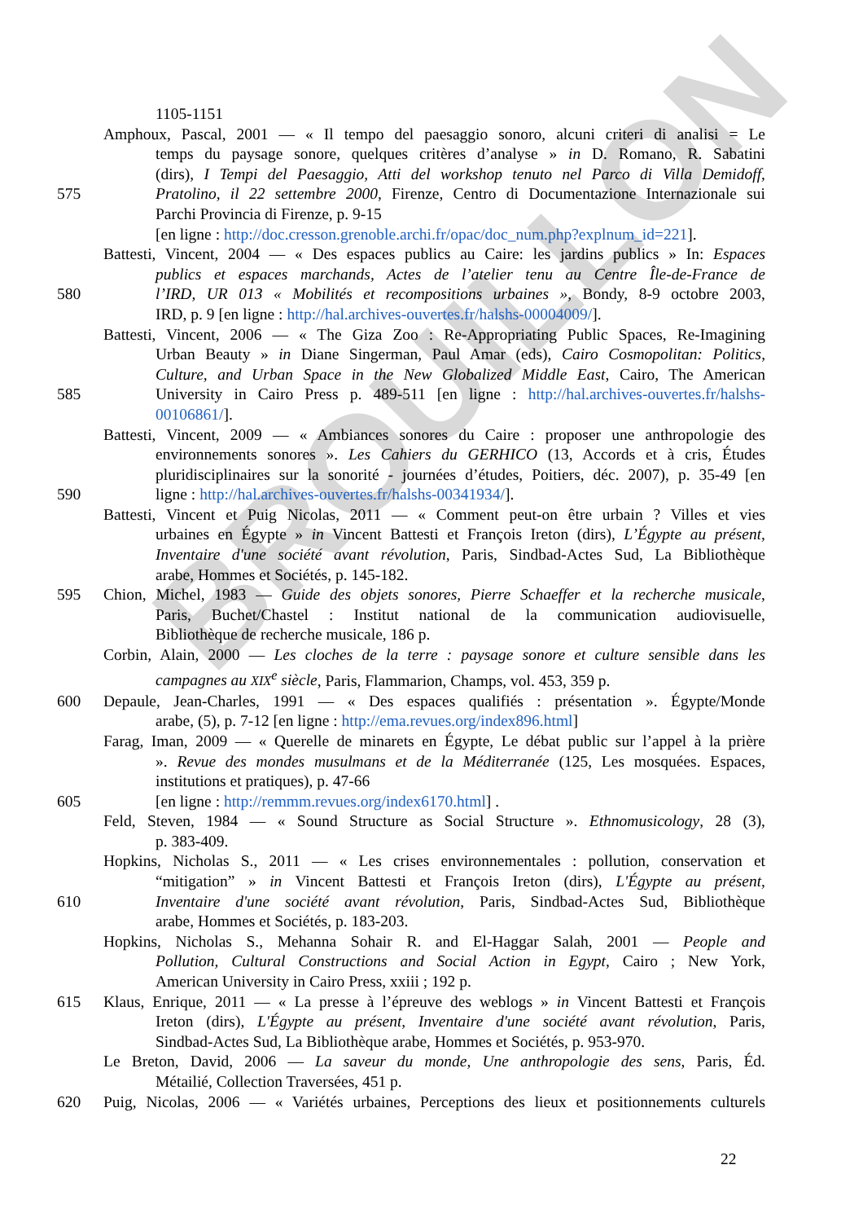BROUILLON
1105-1151
Amphoux, Pascal, 2001 — « Il tempo del paesaggio sonoro, alcuni criteri di analisi = Le
temps du paysage sonore, quelques critères d’analyse » in D. Romano, R. Sabatini
(dirs), I Tempi del Paesaggio, Atti del workshop tenuto nel Parco di Villa Demidoff,
575 Pratolino, il 22 settembre 2000, Firenze, Centro di Documentazione Internazionale sui
Parchi Provincia di Firenze, p. 9-15
[en ligne : http://doc.cresson.grenoble.archi.fr/opac/doc_num.php?explnum_id=221].
Battesti, Vincent, 2004 — « Des espaces publics au Caire: les jardins publics » In: Espaces
publics et espaces marchands, Actes de l’atelier tenu au Centre Île-de-France de
580 l’IRD, UR 013 « Mobilités et recompositions urbaines », Bondy, 8-9 octobre 2003,
IRD, p. 9 [en ligne : http://hal.archives-ouvertes.fr/halshs-00004009/].
Battesti, Vincent, 2006 — « The Giza Zoo : Re-Appropriating Public Spaces, Re-Imagining
Urban Beauty » in Diane Singerman, Paul Amar (eds), Cairo Cosmopolitan: Politics,
Culture, and Urban Space in the New Globalized Middle East, Cairo, The American
585 University in Cairo Press p. 489-511 [en ligne : http://hal.archives-ouvertes.fr/halshs-
00106861/].
Battesti, Vincent, 2009 — « Ambiances sonores du Caire : proposer une anthropologie des
environnements sonores ». Les Cahiers du GERHICO (13, Accords et à cris, Études
pluridisciplinaires sur la sonorité - journées d’études, Poitiers, déc. 2007), p. 35-49 [en
590 ligne : http://hal.archives-ouvertes.fr/halshs-00341934/].
Battesti, Vincent et Puig Nicolas, 2011 — « Comment peut-on être urbain ? Villes et vies
urbaines en Égypte » in Vincent Battesti et François Ireton (dirs), L’Égypte au présent,
Inventaire d'une société avant révolution, Paris, Sindbad-Actes Sud, La Bibliothèque
arabe, Hommes et Sociétés, p. 145-182.
595 Chion, Michel, 1983 — Guide des objets sonores, Pierre Schaeffer et la recherche musicale,
Paris, Buchet/Chastel : Institut national de la communication audiovisuelle,
Bibliothèque de recherche musicale, 186 p.
Corbin, Alain, 2000 — Les cloches de la terre : paysage sonore et culture sensible dans les
campagnes au XIX<sup>e</sup> siècle, Paris, Flammarion, Champs, vol. 453, 359 p.
600 Depaule, Jean-Charles, 1991 — « Des espaces qualifiés : présentation ». Égypte/Monde
arabe, (5), p. 7-12 [en ligne : http://ema.revues.org/index896.html]
Farag, Iman, 2009 — « Querelle de minarets en Égypte, Le débat public sur l’appel à la prière
». Revue des mondes musulmans et de la Méditerranée (125, Les mosquées. Espaces,
institutions et pratiques), p. 47-66
605 [en ligne : http://remmm.revues.org/index6170.html] .
Feld, Steven, 1984 — « Sound Structure as Social Structure ». Ethnomusicology, 28 (3),
p. 383-409.
Hopkins, Nicholas S., 2011 — « Les crises environnementales : pollution, conservation et
“mitigation” » in Vincent Battesti et François Ireton (dirs), L'Égypte au présent,
610 Inventaire d'une société avant révolution, Paris, Sindbad-Actes Sud, Bibliothèque
arabe, Hommes et Sociétés, p. 183-203.
Hopkins, Nicholas S., Mehanna Sohair R. and El-Haggar Salah, 2001 — People and
Pollution, Cultural Constructions and Social Action in Egypt, Cairo ; New York,
American University in Cairo Press, xxiii ; 192 p.
615 Klaus, Enrique, 2011 — « La presse à l’épreuve des weblogs » in Vincent Battesti et François
Ireton (dirs), L'Égypte au présent, Inventaire d'une société avant révolution, Paris,
Sindbad-Actes Sud, La Bibliothèque arabe, Hommes et Sociétés, p. 953-970.
Le Breton, David, 2006 — La saveur du monde, Une anthropologie des sens, Paris, Éd.
Métailié, Collection Traversées, 451 p.
620 Puig, Nicolas, 2006 — « Variétés urbaines, Perceptions des lieux et positionnements culturels
22